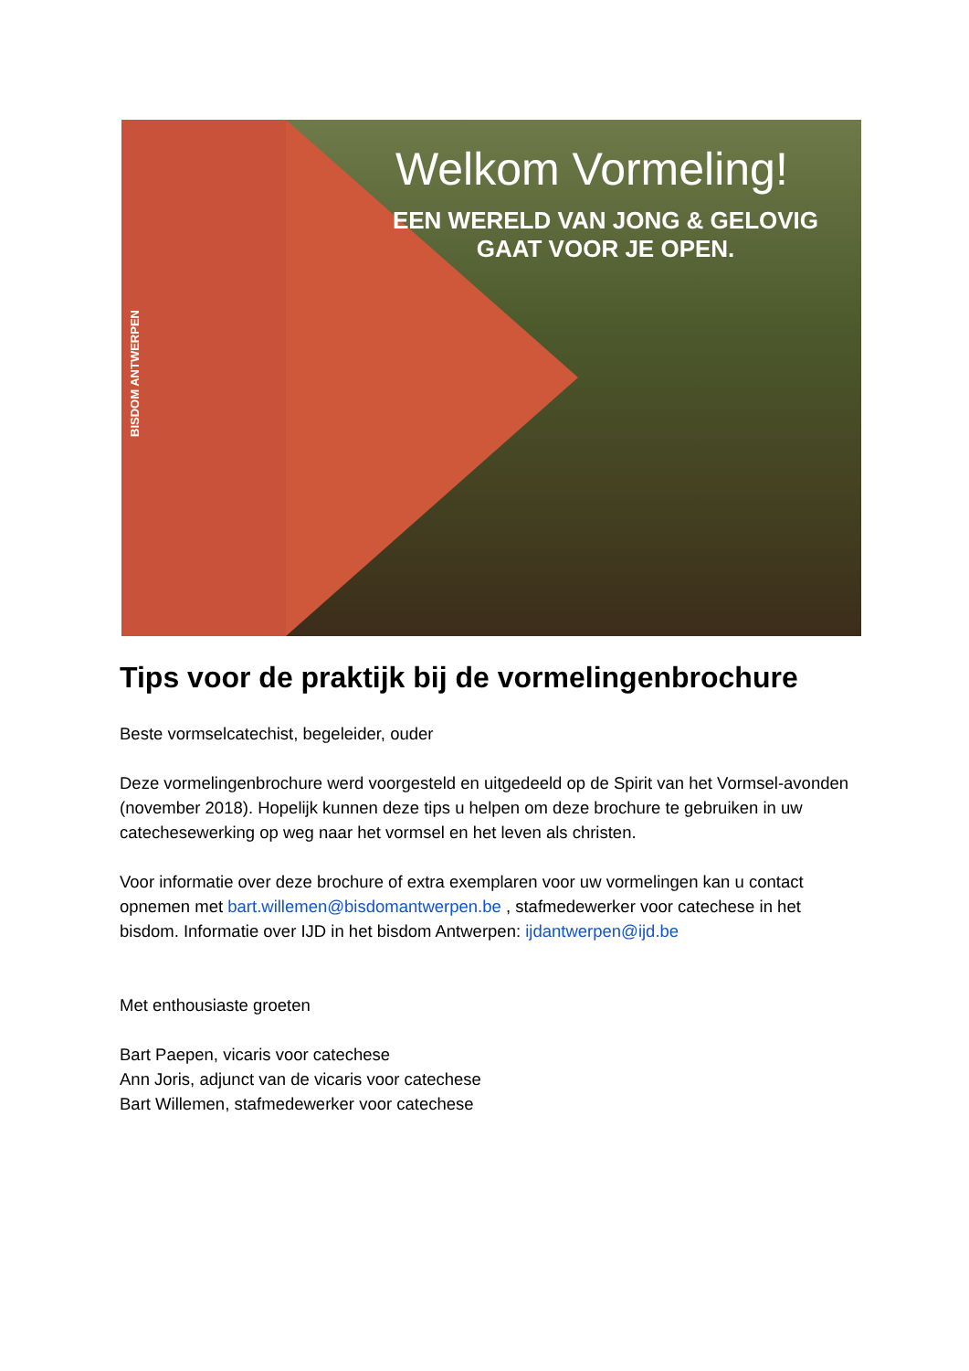BISDOM ANTWERPEN
Welkom Vormeling!
EEN WERELD VAN JONG & GELOVIG
GAAT VOOR JE OPEN.
Tips voor de praktijk bij de vormelingenbrochure
Beste vormselcatechist, begeleider, ouder
Deze vormelingenbrochure werd voorgesteld en uitgedeeld op de Spirit van het Vormsel-avonden (november 2018). Hopelijk kunnen deze tips u helpen om deze brochure te gebruiken in uw catechesewerking op weg naar het vormsel en het leven als christen.
Voor informatie over deze brochure of extra exemplaren voor uw vormelingen kan u contact opnemen met bart.willemen@bisdomantwerpen.be , stafmedewerker voor catechese in het bisdom. Informatie over IJD in het bisdom Antwerpen: ijdantwerpen@ijd.be
Met enthousiaste groeten
Bart Paepen, vicaris voor catechese
Ann Joris, adjunct van de vicaris voor catechese
Bart Willemen, stafmedewerker voor catechese